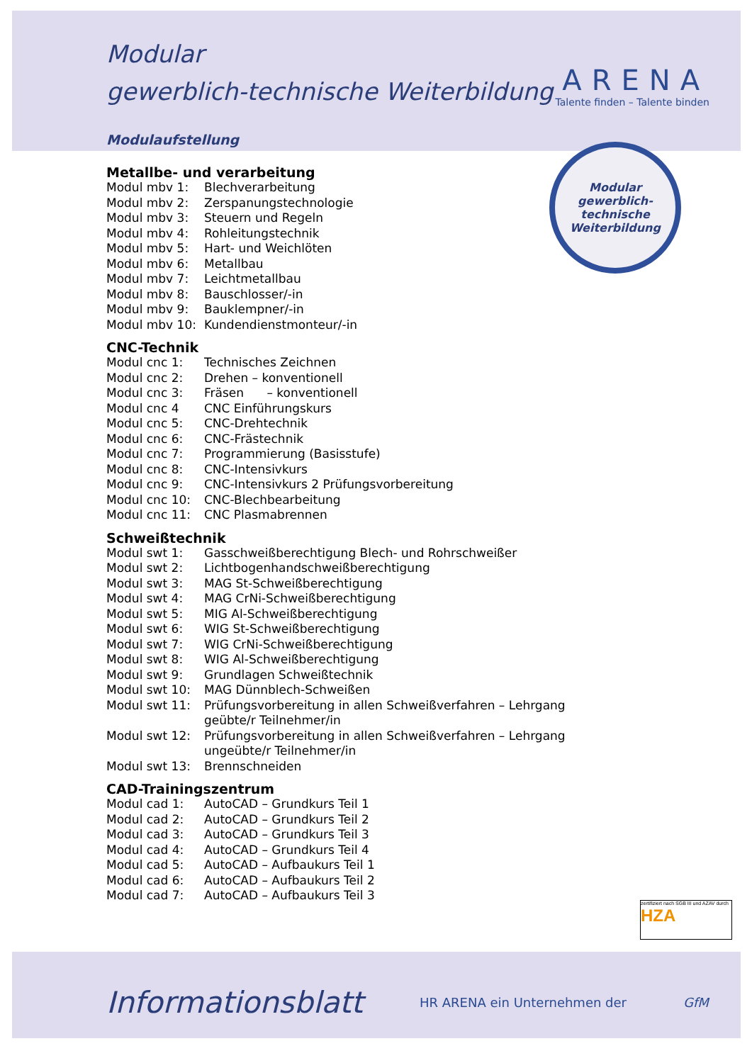ARENA
Talente finden – Talente binden
Modular
gewerblich-
technische
Weiterbildung
Modular
gewerblich-technische Weiterbildung
Modulaufstellung
Metallbe- und verarbeitung
| Modul mbv 1: | Blechverarbeitung |
| Modul mbv 2: | Zerspanungstechnologie |
| Modul mbv 3: | Steuern und Regeln |
| Modul mbv 4: | Rohleitungstechnik |
| Modul mbv 5: | Hart- und Weichlöten |
| Modul mbv 6: | Metallbau |
| Modul mbv 7: | Leichtmetallbau |
| Modul mbv 8: | Bauschlosser/-in |
| Modul mbv 9: | Bauklempner/-in |
| Modul mbv 10: | Kundendienstmonteur/-in |
CNC-Technik
| Modul cnc 1: | Technisches Zeichnen |
| Modul cnc 2: | Drehen – konventionell |
| Modul cnc 3: | Fräsen – konventionell |
| Modul cnc 4 | CNC Einführungskurs |
| Modul cnc 5: | CNC-Drehtechnik |
| Modul cnc 6: | CNC-Frästechnik |
| Modul cnc 7: | Programmierung (Basisstufe) |
| Modul cnc 8: | CNC-Intensivkurs |
| Modul cnc 9: | CNC-Intensivkurs 2 Prüfungsvorbereitung |
| Modul cnc 10: | CNC-Blechbearbeitung |
| Modul cnc 11: | CNC Plasmabrennen |
Schweißtechnik
| Modul swt 1: | Gasschweißberechtigung Blech- und Rohrschweißer |
| Modul swt 2: | Lichtbogenhandschweißberechtigung |
| Modul swt 3: | MAG St-Schweißberechtigung |
| Modul swt 4: | MAG CrNi-Schweißberechtigung |
| Modul swt 5: | MIG Al-Schweißberechtigung |
| Modul swt 6: | WIG St-Schweißberechtigung |
| Modul swt 7: | WIG CrNi-Schweißberechtigung |
| Modul swt 8: | WIG Al-Schweißberechtigung |
| Modul swt 9: | Grundlagen Schweißtechnik |
| Modul swt 10: | MAG Dünnblech-Schweißen |
| Modul swt 11: | Prüfungsvorbereitung in allen Schweißverfahren – Lehrgang geübte/r Teilnehmer/in |
| Modul swt 12: | Prüfungsvorbereitung in allen Schweißverfahren – Lehrgang ungeübte/r Teilnehmer/in |
| Modul swt 13: | Brennschneiden |
CAD-Trainingszentrum
| Modul cad 1: | AutoCAD – Grundkurs Teil 1 |
| Modul cad 2: | AutoCAD – Grundkurs Teil 2 |
| Modul cad 3: | AutoCAD – Grundkurs Teil 3 |
| Modul cad 4: | AutoCAD – Grundkurs Teil 4 |
| Modul cad 5: | AutoCAD – Aufbaukurs Teil 1 |
| Modul cad 6: | AutoCAD – Aufbaukurs Teil 2 |
| Modul cad 7: | AutoCAD – Aufbaukurs Teil 3 |
zertifiziert nach SGB III und AZAV durch HZA
Informationsblatt HR ARENA ein Unternehmen der GfM